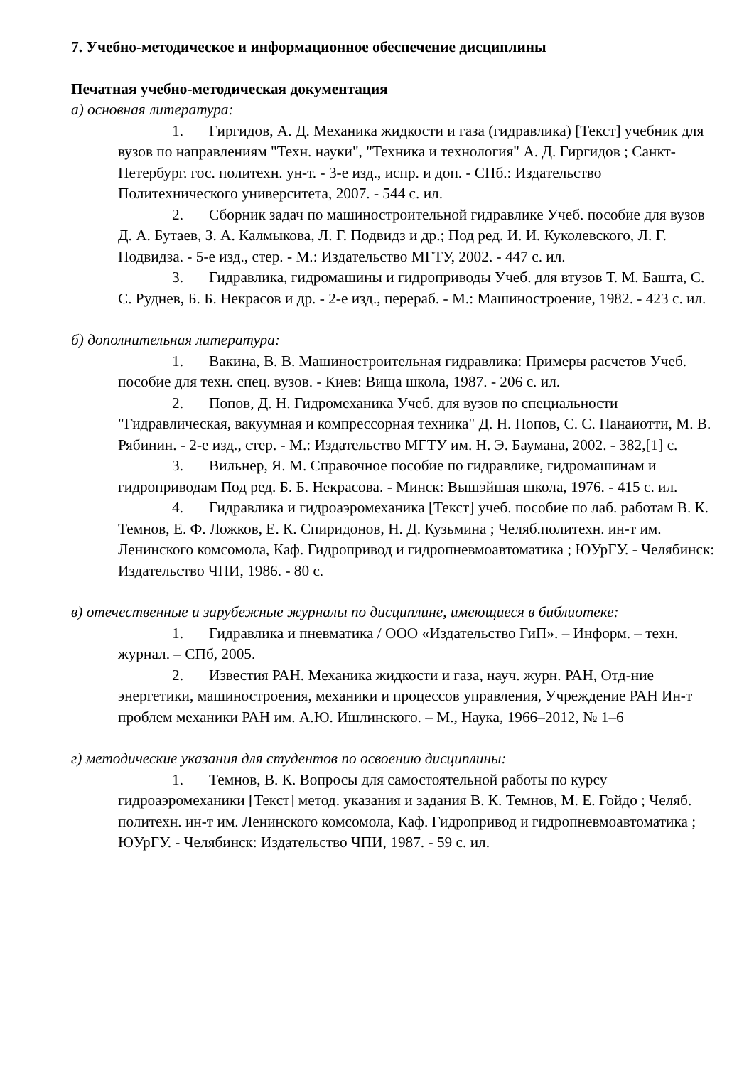7. Учебно-методическое и информационное обеспечение дисциплины
Печатная учебно-методическая документация
а) основная литература:
1. Гиргидов, А. Д. Механика жидкости и газа (гидравлика) [Текст] учебник для вузов по направлениям "Техн. науки", "Техника и технология" А. Д. Гиргидов ; Санкт-Петербург. гос. политехн. ун-т. - 3-е изд., испр. и доп. - СПб.: Издательство Политехнического университета, 2007. - 544 с. ил.
2. Сборник задач по машиностроительной гидравлике Учеб. пособие для вузов Д. А. Бутаев, З. А. Калмыкова, Л. Г. Подвидз и др.; Под ред. И. И. Куколевского, Л. Г. Подвидза. - 5-е изд., стер. - М.: Издательство МГТУ, 2002. - 447 с. ил.
3. Гидравлика, гидромашины и гидроприводы Учеб. для втузов Т. М. Башта, С. С. Руднев, Б. Б. Некрасов и др. - 2-е изд., перераб. - М.: Машиностроение, 1982. - 423 с. ил.
б) дополнительная литература:
1. Вакина, В. В. Машиностроительная гидравлика: Примеры расчетов Учеб. пособие для техн. спец. вузов. - Киев: Вища школа, 1987. - 206 с. ил.
2. Попов, Д. Н. Гидромеханика Учеб. для вузов по специальности "Гидравлическая, вакуумная и компрессорная техника" Д. Н. Попов, С. С. Панаиотти, М. В. Рябинин. - 2-е изд., стер. - М.: Издательство МГТУ им. Н. Э. Баумана, 2002. - 382,[1] с.
3. Вильнер, Я. М. Справочное пособие по гидравлике, гидромашинам и гидроприводам Под ред. Б. Б. Некрасова. - Минск: Вышэйшая школа, 1976. - 415 с. ил.
4. Гидравлика и гидроаэромеханика [Текст] учеб. пособие по лаб. работам В. К. Темнов, Е. Ф. Ложков, Е. К. Спиридонов, Н. Д. Кузьмина ; Челяб.политехн. ин-т им. Ленинского комсомола, Каф. Гидропривод и гидропневмоавтоматика ; ЮУрГУ. - Челябинск: Издательство ЧПИ, 1986. - 80 с.
в) отечественные и зарубежные журналы по дисциплине, имеющиеся в библиотеке:
1. Гидравлика и пневматика / ООО «Издательство ГиП». – Информ. – техн. журнал. – СПб, 2005.
2. Известия РАН. Механика жидкости и газа, науч. журн. РАН, Отд-ние энергетики, машиностроения, механики и процессов управления, Учреждение РАН Ин-т проблем механики РАН им. А.Ю. Ишлинского. – М., Наука, 1966–2012, № 1–6
г) методические указания для студентов по освоению дисциплины:
1. Темнов, В. К. Вопросы для самостоятельной работы по курсу гидроаэромеханики [Текст] метод. указания и задания В. К. Темнов, М. Е. Гойдо ; Челяб. политехн. ин-т им. Ленинского комсомола, Каф. Гидропривод и гидропневмоавтоматика ; ЮУрГУ. - Челябинск: Издательство ЧПИ, 1987. - 59 с. ил.